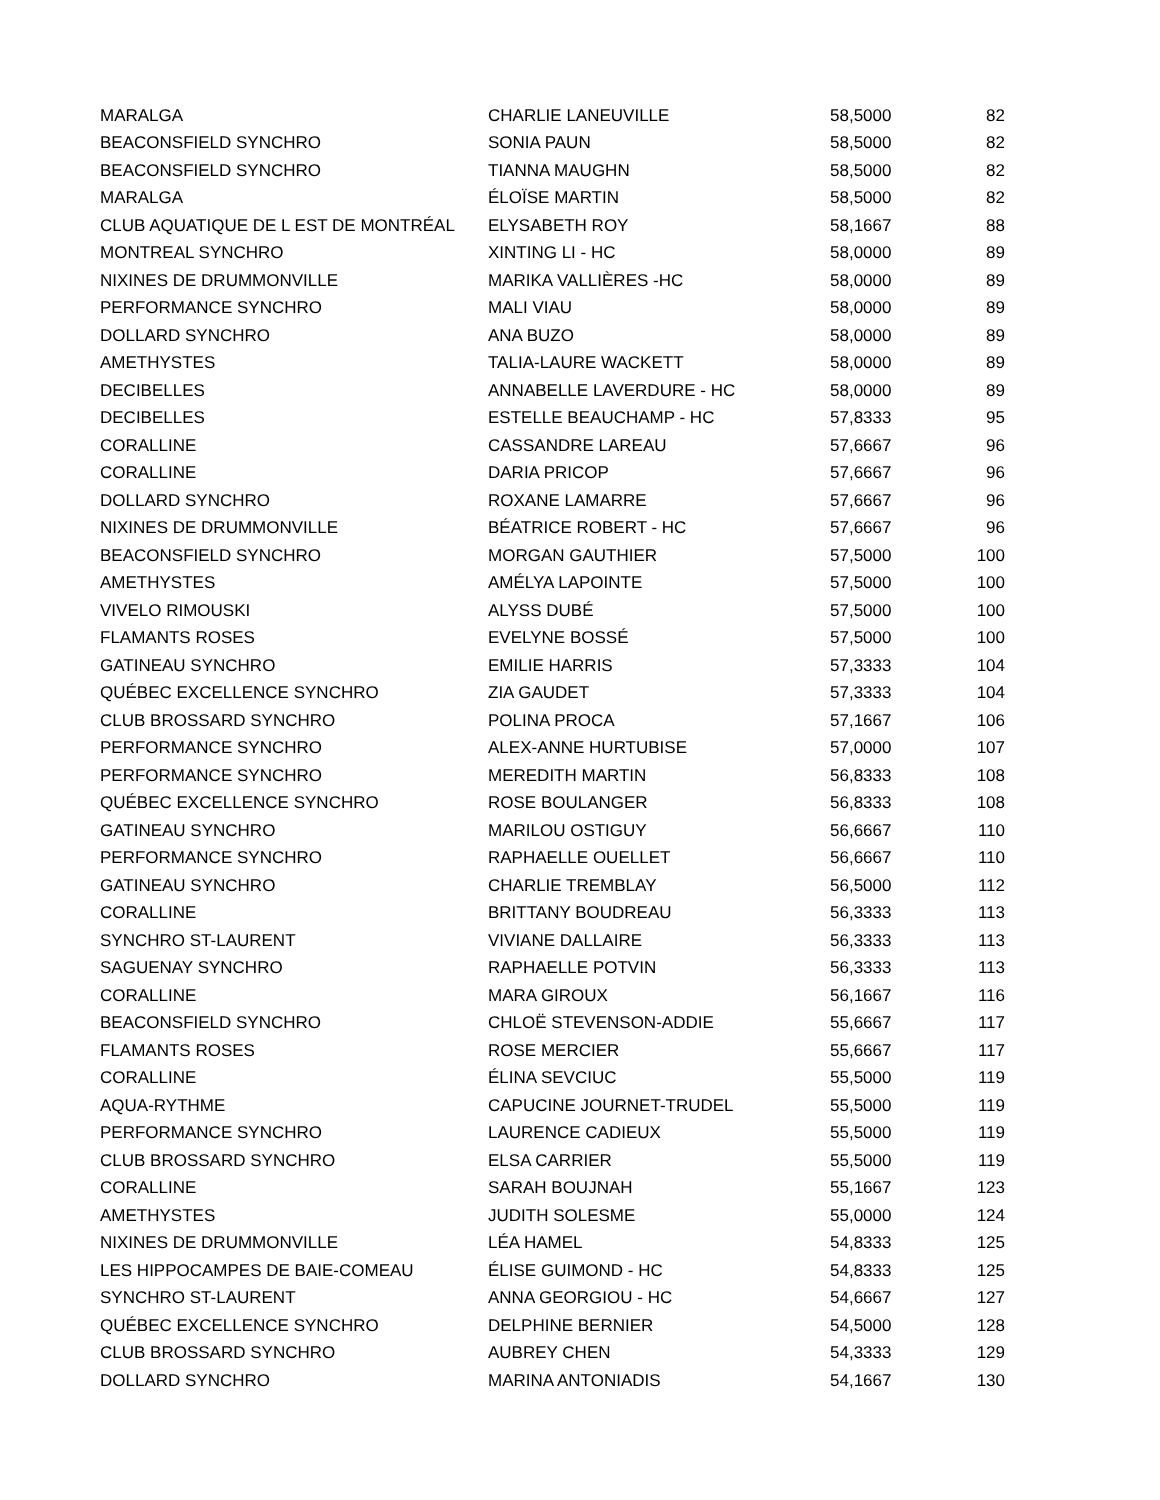| MARALGA | CHARLIE LANEUVILLE | 58,5000 | 82 |
| BEACONSFIELD SYNCHRO | SONIA PAUN | 58,5000 | 82 |
| BEACONSFIELD SYNCHRO | TIANNA MAUGHN | 58,5000 | 82 |
| MARALGA | ÉLOÏSE MARTIN | 58,5000 | 82 |
| CLUB AQUATIQUE DE L EST DE MONTRÉAL | ELYSABETH ROY | 58,1667 | 88 |
| MONTREAL SYNCHRO | XINTING LI - HC | 58,0000 | 89 |
| NIXINES DE DRUMMONVILLE | MARIKA VALLIÈRES -HC | 58,0000 | 89 |
| PERFORMANCE SYNCHRO | MALI VIAU | 58,0000 | 89 |
| DOLLARD SYNCHRO | ANA BUZO | 58,0000 | 89 |
| AMETHYSTES | TALIA-LAURE WACKETT | 58,0000 | 89 |
| DECIBELLES | ANNABELLE LAVERDURE - HC | 58,0000 | 89 |
| DECIBELLES | ESTELLE BEAUCHAMP - HC | 57,8333 | 95 |
| CORALLINE | CASSANDRE LAREAU | 57,6667 | 96 |
| CORALLINE | DARIA PRICOP | 57,6667 | 96 |
| DOLLARD SYNCHRO | ROXANE LAMARRE | 57,6667 | 96 |
| NIXINES DE DRUMMONVILLE | BÉATRICE ROBERT - HC | 57,6667 | 96 |
| BEACONSFIELD SYNCHRO | MORGAN GAUTHIER | 57,5000 | 100 |
| AMETHYSTES | AMÉLYA LAPOINTE | 57,5000 | 100 |
| VIVELO RIMOUSKI | ALYSS DUBÉ | 57,5000 | 100 |
| FLAMANTS ROSES | EVELYNE BOSSÉ | 57,5000 | 100 |
| GATINEAU SYNCHRO | EMILIE HARRIS | 57,3333 | 104 |
| QUÉBEC EXCELLENCE SYNCHRO | ZIA GAUDET | 57,3333 | 104 |
| CLUB BROSSARD SYNCHRO | POLINA PROCA | 57,1667 | 106 |
| PERFORMANCE SYNCHRO | ALEX-ANNE HURTUBISE | 57,0000 | 107 |
| PERFORMANCE SYNCHRO | MEREDITH MARTIN | 56,8333 | 108 |
| QUÉBEC EXCELLENCE SYNCHRO | ROSE BOULANGER | 56,8333 | 108 |
| GATINEAU SYNCHRO | MARILOU OSTIGUY | 56,6667 | 110 |
| PERFORMANCE SYNCHRO | RAPHAELLE OUELLET | 56,6667 | 110 |
| GATINEAU SYNCHRO | CHARLIE TREMBLAY | 56,5000 | 112 |
| CORALLINE | BRITTANY BOUDREAU | 56,3333 | 113 |
| SYNCHRO ST-LAURENT | VIVIANE DALLAIRE | 56,3333 | 113 |
| SAGUENAY SYNCHRO | RAPHAELLE POTVIN | 56,3333 | 113 |
| CORALLINE | MARA GIROUX | 56,1667 | 116 |
| BEACONSFIELD SYNCHRO | CHLOË STEVENSON-ADDIE | 55,6667 | 117 |
| FLAMANTS ROSES | ROSE MERCIER | 55,6667 | 117 |
| CORALLINE | ÉLINA SEVCIUC | 55,5000 | 119 |
| AQUA-RYTHME | CAPUCINE JOURNET-TRUDEL | 55,5000 | 119 |
| PERFORMANCE SYNCHRO | LAURENCE CADIEUX | 55,5000 | 119 |
| CLUB BROSSARD SYNCHRO | ELSA CARRIER | 55,5000 | 119 |
| CORALLINE | SARAH BOUJNAH | 55,1667 | 123 |
| AMETHYSTES | JUDITH SOLESME | 55,0000 | 124 |
| NIXINES DE DRUMMONVILLE | LÉA HAMEL | 54,8333 | 125 |
| LES HIPPOCAMPES DE BAIE-COMEAU | ÉLISE GUIMOND - HC | 54,8333 | 125 |
| SYNCHRO ST-LAURENT | ANNA GEORGIOU - HC | 54,6667 | 127 |
| QUÉBEC EXCELLENCE SYNCHRO | DELPHINE BERNIER | 54,5000 | 128 |
| CLUB BROSSARD SYNCHRO | AUBREY CHEN | 54,3333 | 129 |
| DOLLARD SYNCHRO | MARINA ANTONIADIS | 54,1667 | 130 |